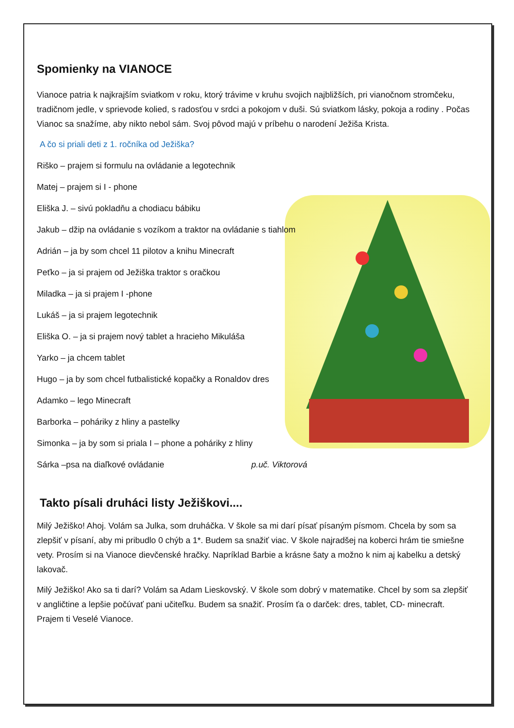Spomienky na VIANOCE
Vianoce patria k najkrajším sviatkom v roku, ktorý trávime v kruhu svojich najbližších, pri vianočnom stromčeku, tradičnom jedle, v sprievode kolied, s radosťou v srdci a pokojom v duši. Sú sviatkom lásky, pokoja a rodiny . Počas Vianoc sa snažíme, aby nikto nebol sám. Svoj pôvod majú v príbehu o narodení Ježiša Krista.
A čo si priali deti z 1. ročníka od Ježiška?
Riško – prajem si formulu na ovládanie a legotechnik
Matej – prajem si I - phone
Eliška J. – sivú pokladňu a chodiacu bábiku
Jakub – džip na ovládanie s vozíkom a traktor na ovládanie s tiahlom
Adrián – ja by som chcel 11 pilotov a knihu Minecraft
Peťko – ja si prajem od Ježiška traktor s oračkou
Miladka – ja si prajem I -phone
Lukáš – ja si prajem legotechnik
Eliška O. – ja si prajem nový tablet a hracieho Mikuláša
Yarko – ja chcem tablet
Hugo – ja by som chcel futbalistické kopačky a Ronaldov dres
Adamko – lego Minecraft
Barborka – poháriky z hliny a pastelky
Simonka – ja by som si priala I – phone a poháriky z hliny
Sárka –psa na diaľkové ovládanie p.uč. Viktorová
Takto písali druháci listy Ježiškovi....
Milý Ježiško! Ahoj. Volám sa Julka, som druháčka. V škole sa mi darí písať písaným písmom. Chcela by som sa zlepšiť v písaní, aby mi pribudlo 0 chýb a 1*. Budem sa snažiť viac. V škole najradšej na koberci hrám tie smiešne vety. Prosím si na Vianoce dievčenské hračky. Napríklad Barbie a krásne šaty a možno k nim aj kabelku a detský lakovač.
Milý Ježiško! Ako sa ti darí? Volám sa Adam Lieskovský. V škole som dobrý v matematike. Chcel by som sa zlepšiť v angličtine a lepšie počúvať pani učiteľku. Budem sa snažiť. Prosím ťa o darček: dres, tablet, CD- minecraft. Prajem ti Veselé Vianoce.